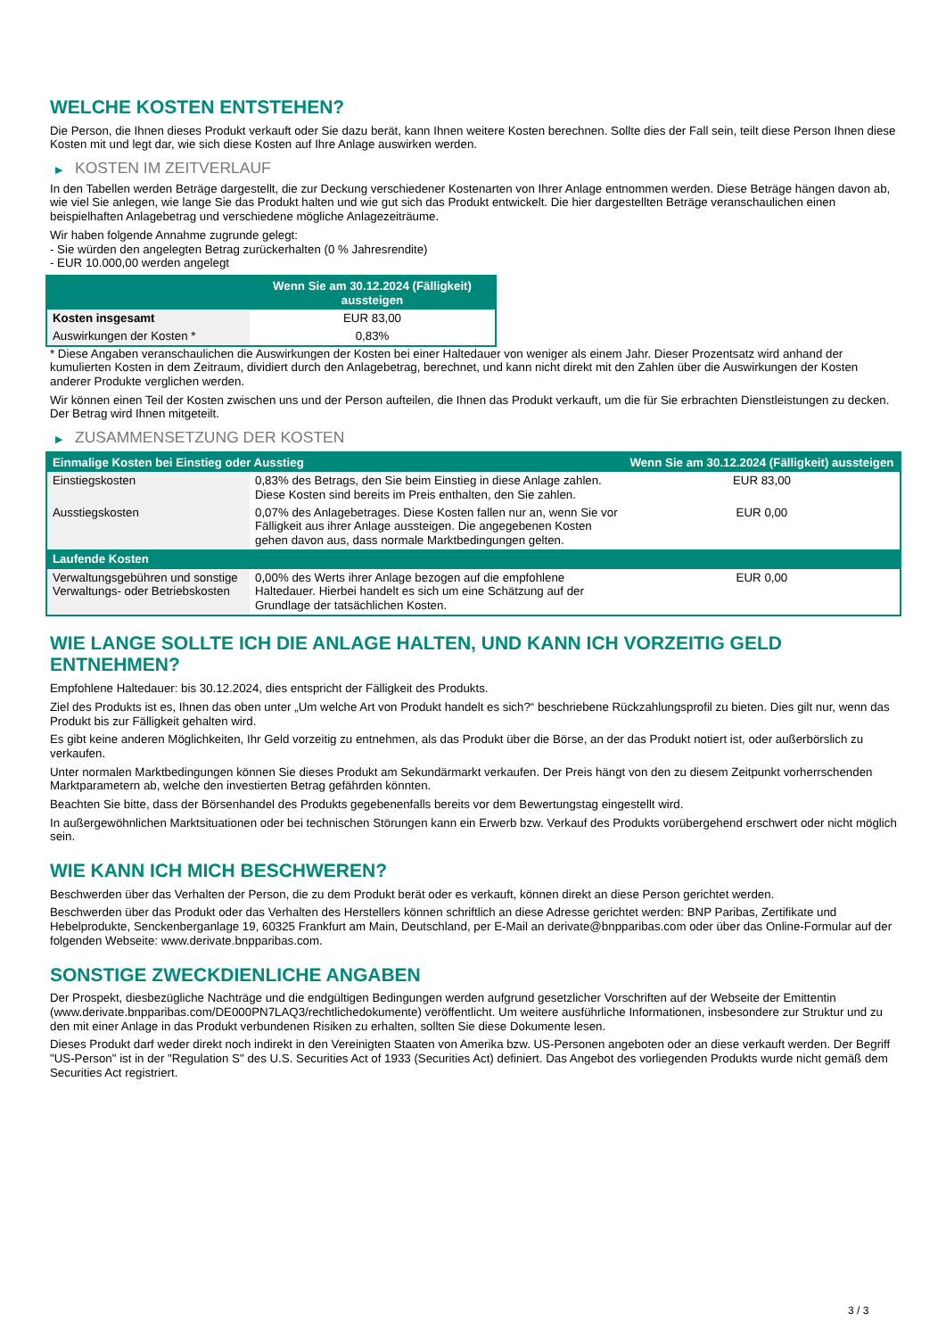WELCHE KOSTEN ENTSTEHEN?
Die Person, die Ihnen dieses Produkt verkauft oder Sie dazu berät, kann Ihnen weitere Kosten berechnen. Sollte dies der Fall sein, teilt diese Person Ihnen diese Kosten mit und legt dar, wie sich diese Kosten auf Ihre Anlage auswirken werden.
▶ KOSTEN IM ZEITVERLAUF
In den Tabellen werden Beträge dargestellt, die zur Deckung verschiedener Kostenarten von Ihrer Anlage entnommen werden. Diese Beträge hängen davon ab, wie viel Sie anlegen, wie lange Sie das Produkt halten und wie gut sich das Produkt entwickelt. Die hier dargestellten Beträge veranschaulichen einen beispielhaften Anlagebetrag und verschiedene mögliche Anlagezeiträume.
Wir haben folgende Annahme zugrunde gelegt:
- Sie würden den angelegten Betrag zurückerhalten (0 % Jahresrendite)
- EUR 10.000,00 werden angelegt
| | Wenn Sie am 30.12.2024 (Fälligkeit) aussteigen |
| --- | --- |
| Kosten insgesamt | EUR 83,00 |
| Auswirkungen der Kosten * | 0,83% |
* Diese Angaben veranschaulichen die Auswirkungen der Kosten bei einer Haltedauer von weniger als einem Jahr. Dieser Prozentsatz wird anhand der kumulierten Kosten in dem Zeitraum, dividiert durch den Anlagebetrag, berechnet, und kann nicht direkt mit den Zahlen über die Auswirkungen der Kosten anderer Produkte verglichen werden.
Wir können einen Teil der Kosten zwischen uns und der Person aufteilen, die Ihnen das Produkt verkauft, um die für Sie erbrachten Dienstleistungen zu decken. Der Betrag wird Ihnen mitgeteilt.
▶ ZUSAMMENSETZUNG DER KOSTEN
| Einmalige Kosten bei Einstieg oder Ausstieg | | Wenn Sie am 30.12.2024 (Fälligkeit) aussteigen |
| --- | --- | --- |
| Einstiegskosten | 0,83% des Betrags, den Sie beim Einstieg in diese Anlage zahlen. Diese Kosten sind bereits im Preis enthalten, den Sie zahlen. | EUR 83,00 |
| Ausstiegskosten | 0,07% des Anlagebetrages. Diese Kosten fallen nur an, wenn Sie vor Fälligkeit aus ihrer Anlage aussteigen. Die angegebenen Kosten gehen davon aus, dass normale Marktbedingungen gelten. | EUR 0,00 |
| Laufende Kosten | | |
| Verwaltungsgebühren und sonstige Verwaltungs- oder Betriebskosten | 0,00% des Werts ihrer Anlage bezogen auf die empfohlene Haltedauer. Hierbei handelt es sich um eine Schätzung auf der Grundlage der tatsächlichen Kosten. | EUR 0,00 |
WIE LANGE SOLLTE ICH DIE ANLAGE HALTEN, UND KANN ICH VORZEITIG GELD ENTNEHMEN?
Empfohlene Haltedauer: bis 30.12.2024, dies entspricht der Fälligkeit des Produkts.
Ziel des Produkts ist es, Ihnen das oben unter „Um welche Art von Produkt handelt es sich?“ beschriebene Rückzahlungsprofil zu bieten. Dies gilt nur, wenn das Produkt bis zur Fälligkeit gehalten wird.
Es gibt keine anderen Möglichkeiten, Ihr Geld vorzeitig zu entnehmen, als das Produkt über die Börse, an der das Produkt notiert ist, oder außerbörslich zu verkaufen.
Unter normalen Marktbedingungen können Sie dieses Produkt am Sekundärmarkt verkaufen. Der Preis hängt von den zu diesem Zeitpunkt vorherrschenden Marktparametern ab, welche den investierten Betrag gefährden könnten.
Beachten Sie bitte, dass der Börsenhandel des Produkts gegebenenfalls bereits vor dem Bewertungstag eingestellt wird.
In außergewöhnlichen Marktsituationen oder bei technischen Störungen kann ein Erwerb bzw. Verkauf des Produkts vorübergehend erschwert oder nicht möglich sein.
WIE KANN ICH MICH BESCHWEREN?
Beschwerden über das Verhalten der Person, die zu dem Produkt berät oder es verkauft, können direkt an diese Person gerichtet werden.
Beschwerden über das Produkt oder das Verhalten des Herstellers können schriftlich an diese Adresse gerichtet werden: BNP Paribas, Zertifikate und Hebelprodukte, Senckenberganlage 19, 60325 Frankfurt am Main, Deutschland, per E-Mail an derivate@bnpparibas.com oder über das Online-Formular auf der folgenden Webseite: www.derivate.bnpparibas.com.
SONSTIGE ZWECKDIENLICHE ANGABEN
Der Prospekt, diesbezügliche Nachträge und die endgültigen Bedingungen werden aufgrund gesetzlicher Vorschriften auf der Webseite der Emittentin (www.derivate.bnpparibas.com/DE000PN7LAQ3/rechtlichedokumente) veröffentlicht. Um weitere ausführliche Informationen, insbesondere zur Struktur und zu den mit einer Anlage in das Produkt verbundenen Risiken zu erhalten, sollten Sie diese Dokumente lesen.
Dieses Produkt darf weder direkt noch indirekt in den Vereinigten Staaten von Amerika bzw. US-Personen angeboten oder an diese verkauft werden. Der Begriff "US-Person" ist in der "Regulation S" des U.S. Securities Act of 1933 (Securities Act) definiert. Das Angebot des vorliegenden Produkts wurde nicht gemäß dem Securities Act registriert.
3 / 3